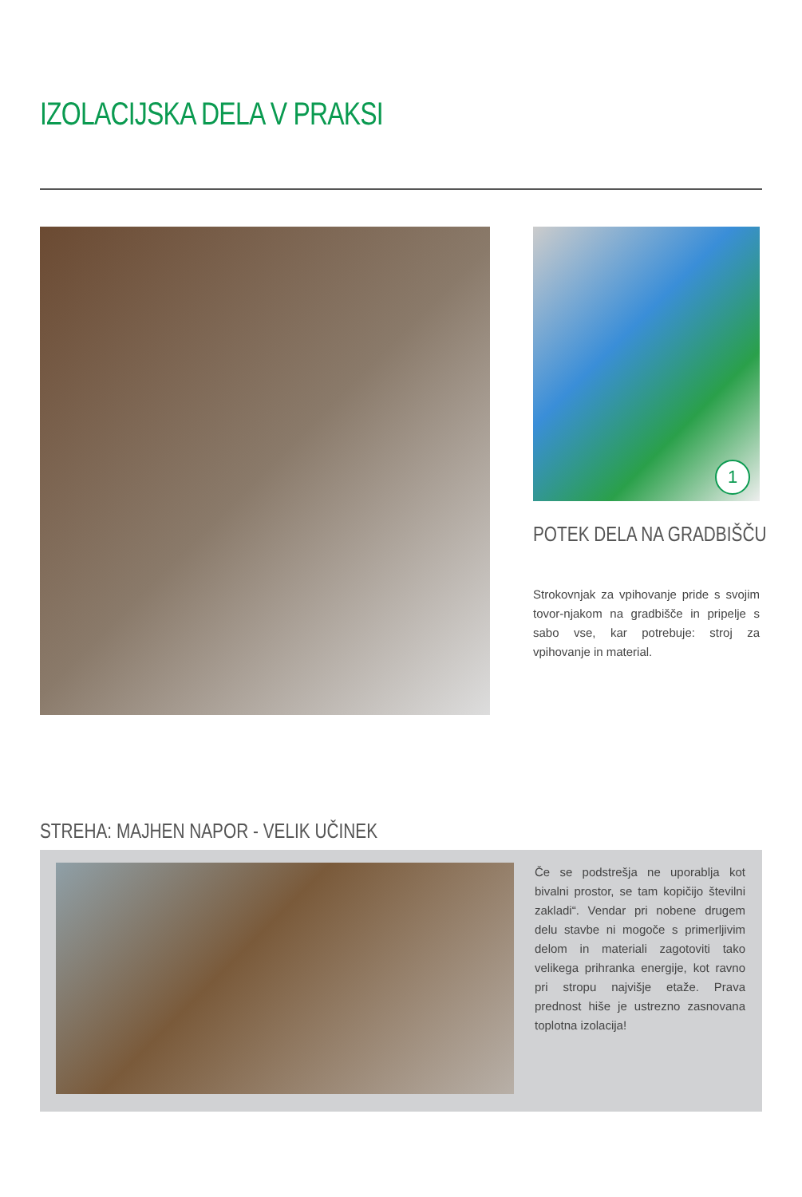IZOLACIJSKA DELA V PRAKSI
1
POTEK DELA NA GRADBIŠČU
Strokovnjak za vpihovanje pride s svojim tovor-njakom na gradbišče in pripelje s sabo vse, kar potrebuje: stroj za vpihovanje in material.
STREHA: MAJHEN NAPOR - VELIK UČINEK
Če se podstrešja ne uporablja kot bivalni prostor, se tam kopičijo številni zakladi“. Vendar pri nobene drugem delu stavbe ni mogoče s primerljivim delom in materiali zagotoviti tako velikega prihranka energije, kot ravno pri stropu najvišje etaže. Prava prednost hiše je ustrezno zasnovana toplotna izolacija!